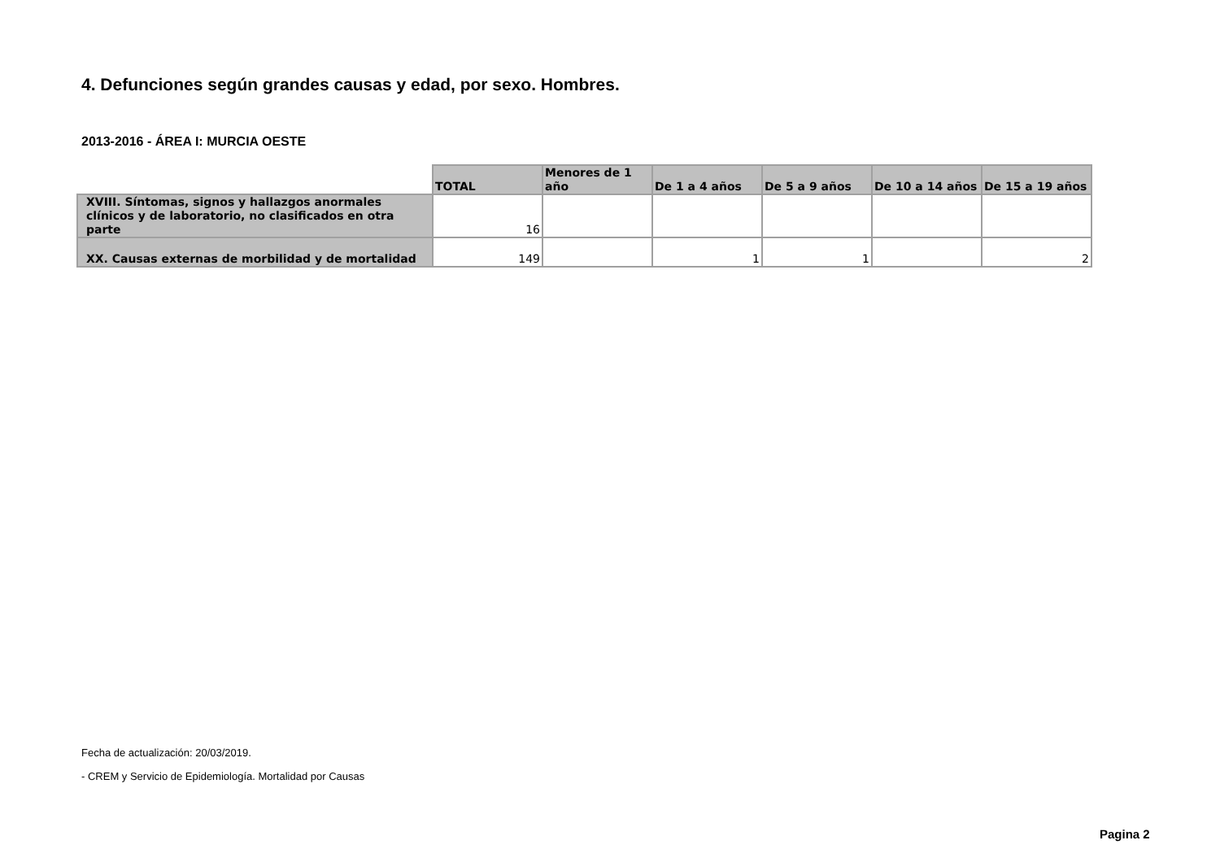4. Defunciones según grandes causas y edad, por sexo. Hombres.
2013-2016 - ÁREA I: MURCIA OESTE
| | TOTAL | Menores de 1 año | De 1 a 4 años | De 5 a 9 años | De 10 a 14 años | De 15 a 19 años |
| --- | --- | --- | --- | --- | --- | --- |
| XVIII. Síntomas, signos y hallazgos anormales clínicos y de laboratorio, no clasificados en otra parte | 16 | | | | | |
| XX. Causas externas de morbilidad y de mortalidad | 149 | | 1 | 1 | | 2 |
Fecha de actualización: 20/03/2019.
- CREM y Servicio de Epidemiología. Mortalidad por Causas
Pagina 2